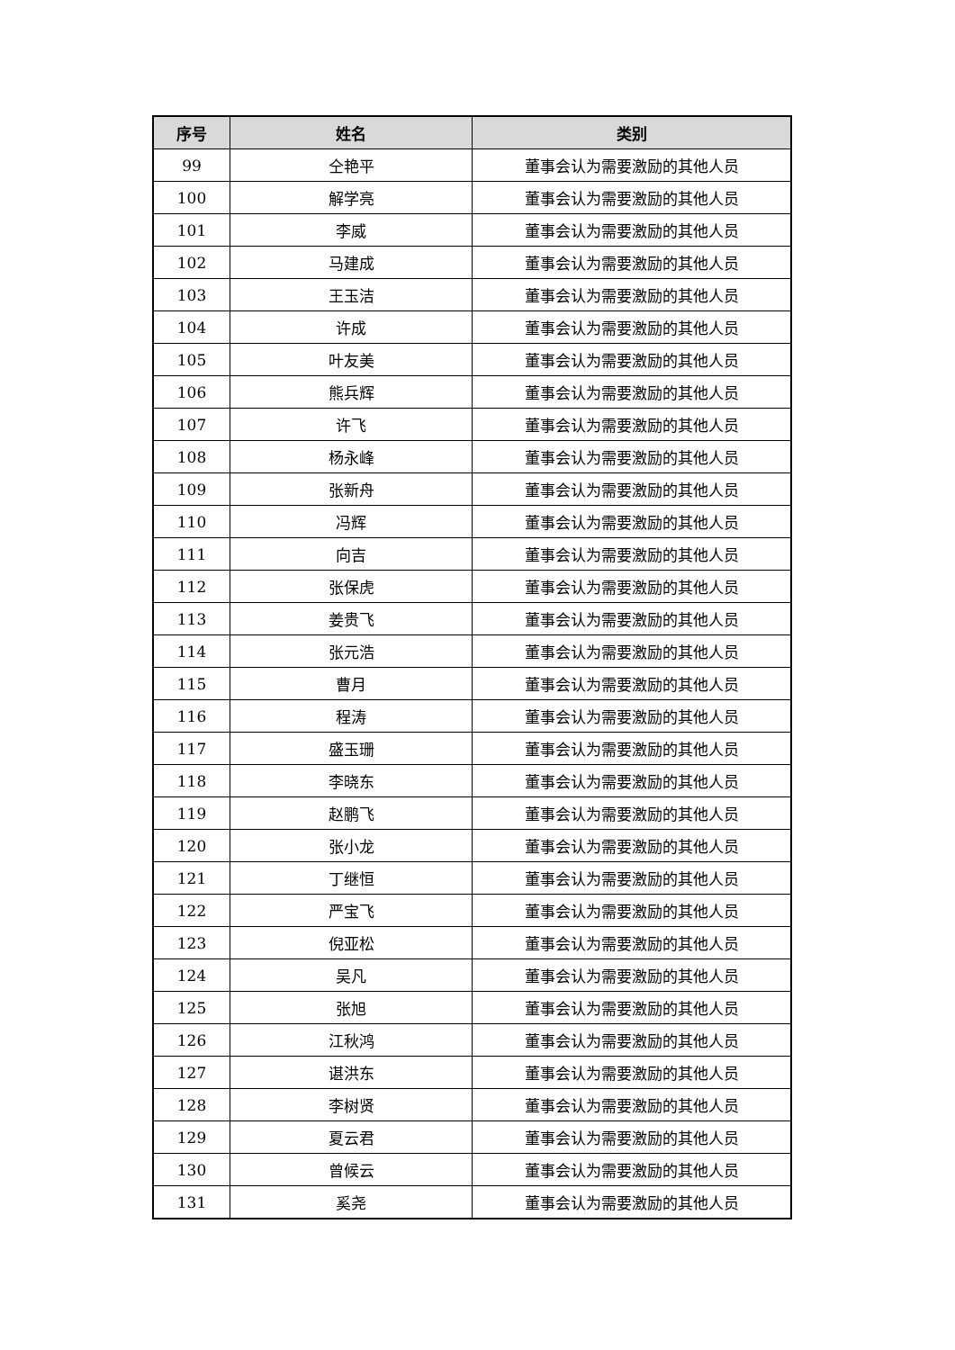| 序号 | 姓名 | 类别 |
| --- | --- | --- |
| 99 | 仝艳平 | 董事会认为需要激励的其他人员 |
| 100 | 解学亮 | 董事会认为需要激励的其他人员 |
| 101 | 李威 | 董事会认为需要激励的其他人员 |
| 102 | 马建成 | 董事会认为需要激励的其他人员 |
| 103 | 王玉洁 | 董事会认为需要激励的其他人员 |
| 104 | 许成 | 董事会认为需要激励的其他人员 |
| 105 | 叶友美 | 董事会认为需要激励的其他人员 |
| 106 | 熊兵辉 | 董事会认为需要激励的其他人员 |
| 107 | 许飞 | 董事会认为需要激励的其他人员 |
| 108 | 杨永峰 | 董事会认为需要激励的其他人员 |
| 109 | 张新舟 | 董事会认为需要激励的其他人员 |
| 110 | 冯辉 | 董事会认为需要激励的其他人员 |
| 111 | 向吉 | 董事会认为需要激励的其他人员 |
| 112 | 张保虎 | 董事会认为需要激励的其他人员 |
| 113 | 姜贵飞 | 董事会认为需要激励的其他人员 |
| 114 | 张元浩 | 董事会认为需要激励的其他人员 |
| 115 | 曹月 | 董事会认为需要激励的其他人员 |
| 116 | 程涛 | 董事会认为需要激励的其他人员 |
| 117 | 盛玉珊 | 董事会认为需要激励的其他人员 |
| 118 | 李晓东 | 董事会认为需要激励的其他人员 |
| 119 | 赵鹏飞 | 董事会认为需要激励的其他人员 |
| 120 | 张小龙 | 董事会认为需要激励的其他人员 |
| 121 | 丁继恒 | 董事会认为需要激励的其他人员 |
| 122 | 严宝飞 | 董事会认为需要激励的其他人员 |
| 123 | 倪亚松 | 董事会认为需要激励的其他人员 |
| 124 | 吴凡 | 董事会认为需要激励的其他人员 |
| 125 | 张旭 | 董事会认为需要激励的其他人员 |
| 126 | 江秋鸿 | 董事会认为需要激励的其他人员 |
| 127 | 谌洪东 | 董事会认为需要激励的其他人员 |
| 128 | 李树贤 | 董事会认为需要激励的其他人员 |
| 129 | 夏云君 | 董事会认为需要激励的其他人员 |
| 130 | 曾候云 | 董事会认为需要激励的其他人员 |
| 131 | 奚尧 | 董事会认为需要激励的其他人员 |